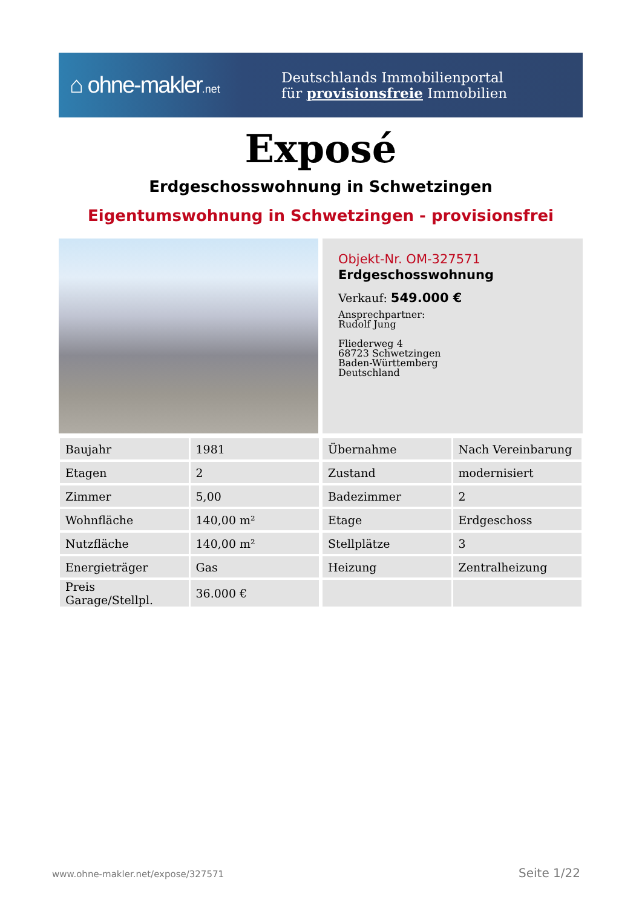⌂ ohne-makler.net
Deutschlands Immobilienportal
für provisionsfreie Immobilien
Exposé
Erdgeschosswohnung in Schwetzingen
Eigentumswohnung in Schwetzingen - provisionsfrei
Objekt-Nr. OM-327571
Erdgeschosswohnung
Verkauf: 549.000 €
Ansprechpartner:
Rudolf Jung
Fliederweg 4
68723 Schwetzingen
Baden-Württemberg
Deutschland
| Baujahr | 1981 | | Übernahme | Nach Vereinbarung |
| Etagen | 2 | | Zustand | modernisiert |
| Zimmer | 5,00 | | Badezimmer | 2 |
| Wohnfläche | 140,00 m² | | Etage | Erdgeschoss |
| Nutzfläche | 140,00 m² | | Stellplätze | 3 |
| Energieträger | Gas | | Heizung | Zentralheizung |
| Preis Garage/Stellpl. | 36.000 € | | | |
www.ohne-makler.net/expose/327571
Seite 1/22